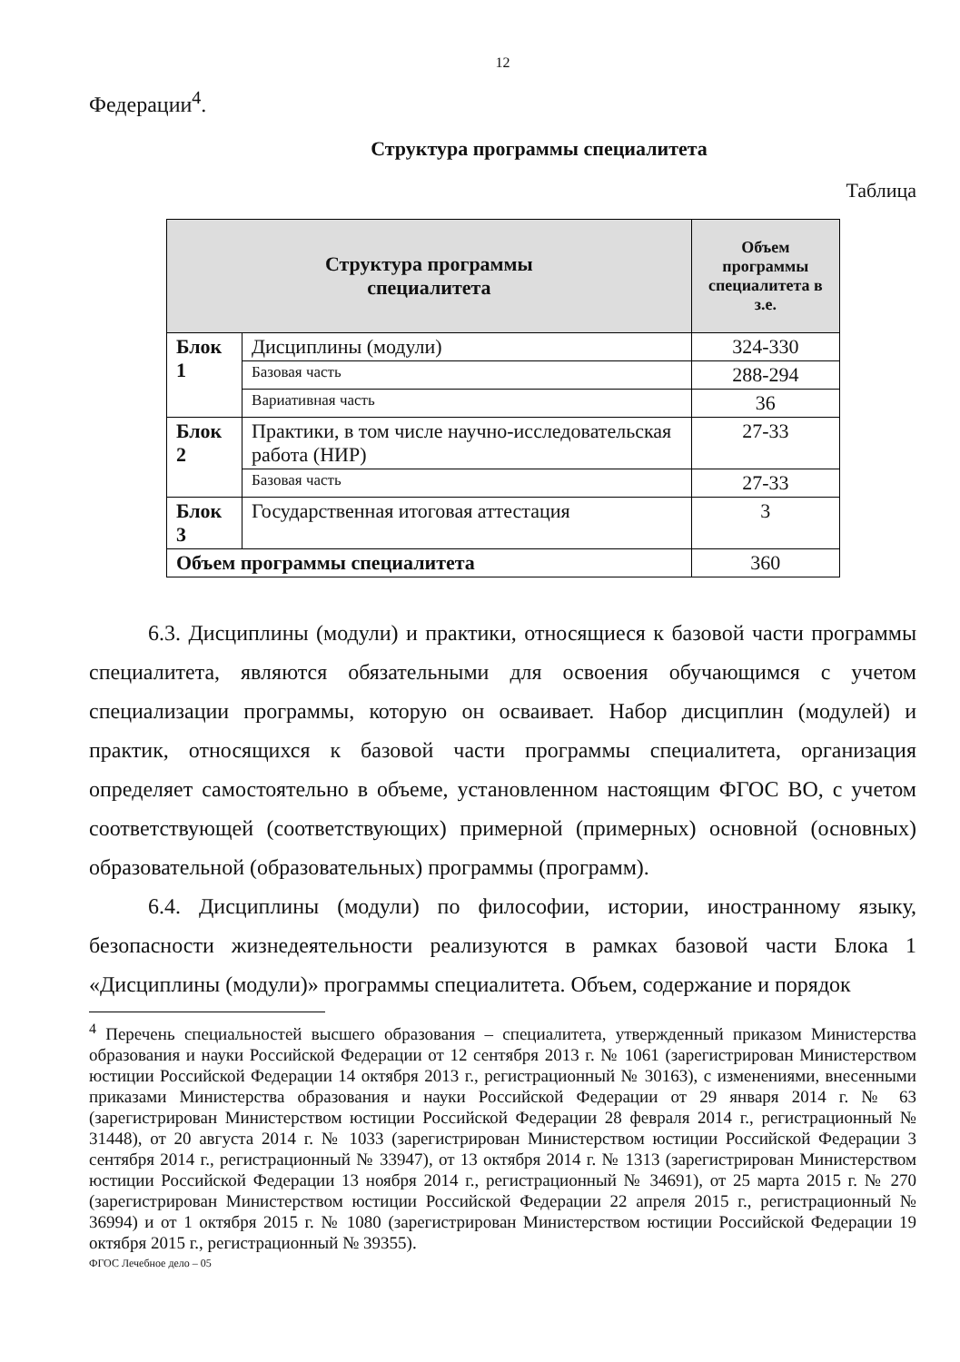12
Федерации<sup>4</sup>.
Структура программы специалитета
Таблица
| Структура программы специалитета | | Объем программы специалитета в з.е. |
| --- | --- | --- |
| Блок 1 | Дисциплины (модули) | 324-330 |
| | Базовая часть | 288-294 |
| | Вариативная часть | 36 |
| Блок 2 | Практики, в том числе научно-исследовательская работа (НИР) | 27-33 |
| | Базовая часть | 27-33 |
| Блок 3 | Государственная итоговая аттестация | 3 |
| Объем программы специалитета | | 360 |
6.3. Дисциплины (модули) и практики, относящиеся к базовой части программы специалитета, являются обязательными для освоения обучающимся с учетом специализации программы, которую он осваивает. Набор дисциплин (модулей) и практик, относящихся к базовой части программы специалитета, организация определяет самостоятельно в объеме, установленном настоящим ФГОС ВО, с учетом соответствующей (соответствующих) примерной (примерных) основной (основных) образовательной (образовательных) программы (программ).
6.4. Дисциплины (модули) по философии, истории, иностранному языку, безопасности жизнедеятельности реализуются в рамках базовой части Блока 1 «Дисциплины (модули)» программы специалитета. Объем, содержание и порядок
<sup>4</sup> Перечень специальностей высшего образования – специалитета, утвержденный приказом Министерства образования и науки Российской Федерации от 12 сентября 2013 г. № 1061 (зарегистрирован Министерством юстиции Российской Федерации 14 октября 2013 г., регистрационный № 30163), с изменениями, внесенными приказами Министерства образования и науки Российской Федерации от 29 января 2014 г. № 63 (зарегистрирован Министерством юстиции Российской Федерации 28 февраля 2014 г., регистрационный № 31448), от 20 августа 2014 г. № 1033 (зарегистрирован Министерством юстиции Российской Федерации 3 сентября 2014 г., регистрационный № 33947), от 13 октября 2014 г. № 1313 (зарегистрирован Министерством юстиции Российской Федерации 13 ноября 2014 г., регистрационный № 34691), от 25 марта 2015 г. № 270 (зарегистрирован Министерством юстиции Российской Федерации 22 апреля 2015 г., регистрационный № 36994) и от 1 октября 2015 г. № 1080 (зарегистрирован Министерством юстиции Российской Федерации 19 октября 2015 г., регистрационный № 39355).
ФГОС Лечебное дело – 05